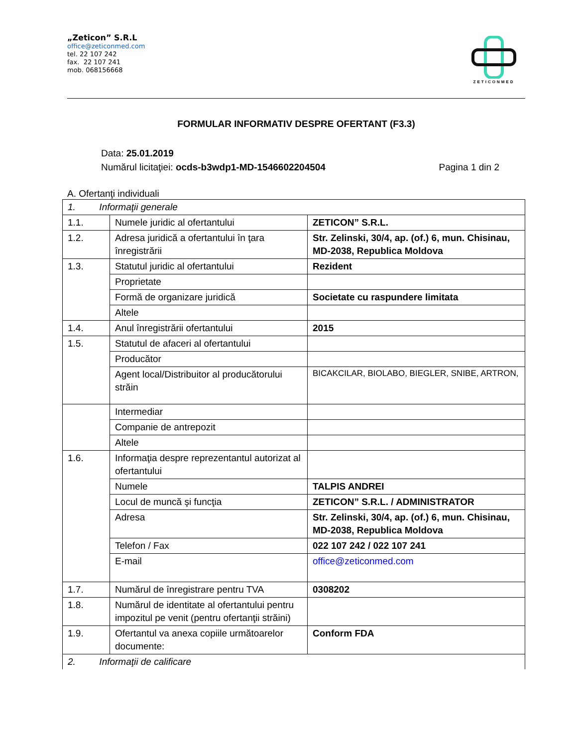„Zeticon” S.R.L
office@zeticonmed.com
tel. 22 107 242
fax. 22 107 241
mob. 068156668
ZETICONMED
FORMULAR INFORMATIV DESPRE OFERTANT (F3.3)
Data: 25.01.2019
Numărul licitaţiei: ocds-b3wdp1-MD-1546602204504 Pagina 1 din 2
A. Ofertanţi individuali
| 1. Informaţii generale | | |
| 1.1. | Numele juridic al ofertantului | ZETICON” S.R.L. |
| 1.2. | Adresa juridică a ofertantului în ţara înregistrării | Str. Zelinski, 30/4, ap. (of.) 6, mun. Chisinau, MD-2038, Republica Moldova |
| 1.3. | Statutul juridic al ofertantului | Rezident |
| | Proprietate | |
| | Formă de organizare juridică | Societate cu raspundere limitata |
| | Altele | |
| 1.4. | Anul înregistrării ofertantului | 2015 |
| 1.5. | Statutul de afaceri al ofertantului | |
| | Producător | |
| | Agent local/Distribuitor al producătorului străin | BICAKCILAR, BIOLABO, BIEGLER, SNIBE, ARTRON, |
| | Intermediar | |
| | Companie de antrepozit | |
| | Altele | |
| 1.6. | Informaţia despre reprezentantul autorizat al ofertantului | |
| | Numele | TALPIS ANDREI |
| | Locul de muncă şi funcţia | ZETICON” S.R.L. / ADMINISTRATOR |
| | Adresa | Str. Zelinski, 30/4, ap. (of.) 6, mun. Chisinau, MD-2038, Republica Moldova |
| | Telefon / Fax | 022 107 242 / 022 107 241 |
| | E-mail | office@zeticonmed.com |
| 1.7. | Numărul de înregistrare pentru TVA | 0308202 |
| 1.8. | Numărul de identitate al ofertantului pentru impozitul pe venit (pentru ofertanţii străini) | |
| 1.9. | Ofertantul va anexa copiile următoarelor documente: | Conform FDA |
| 2. Informaţii de calificare | | |